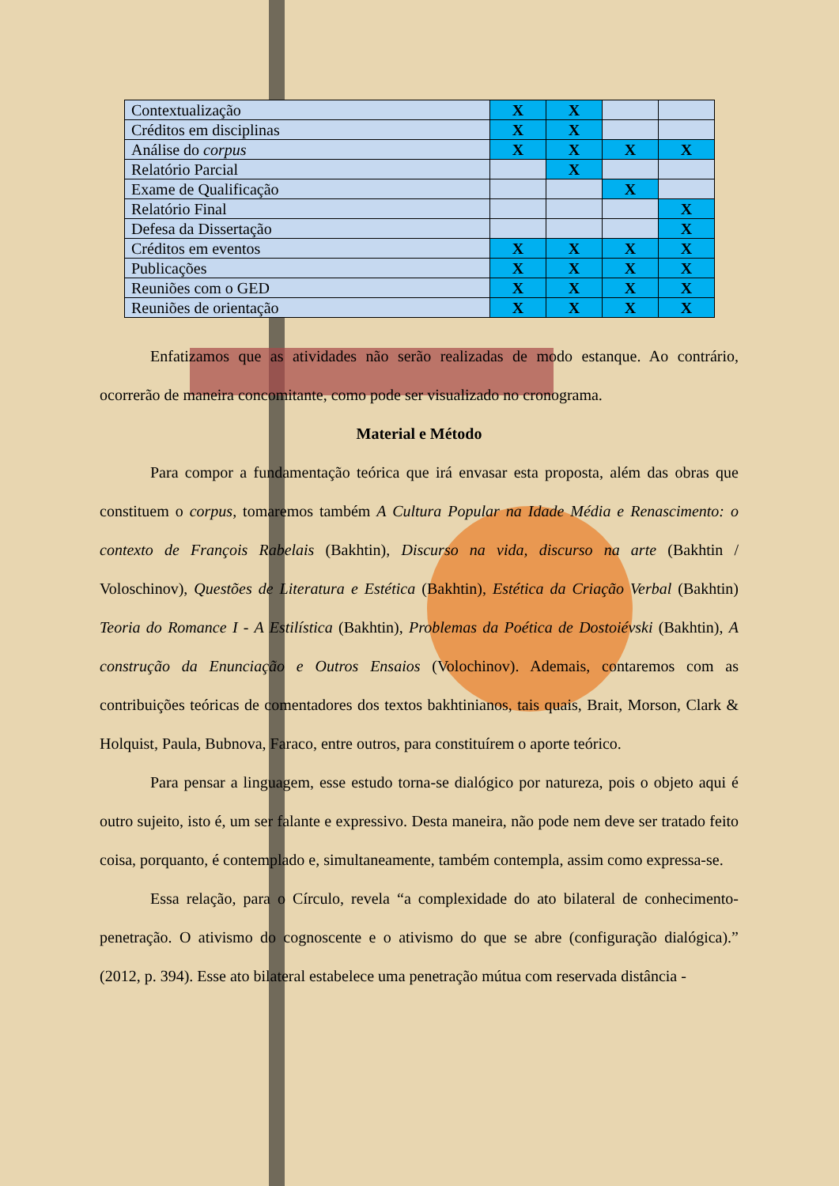| Contextualização | X | X | | |
| Créditos em disciplinas | X | X | | |
| Análise do corpus | X | X | X | X |
| Relatório Parcial | | X | | |
| Exame de Qualificação | | | X | |
| Relatório Final | | | | X |
| Defesa da Dissertação | | | | X |
| Créditos em eventos | X | X | X | X |
| Publicações | X | X | X | X |
| Reuniões com o GED | X | X | X | X |
| Reuniões de orientação | X | X | X | X |
Enfatizamos que as atividades não serão realizadas de modo estanque. Ao contrário, ocorrerão de maneira concomitante, como pode ser visualizado no cronograma.
Material e Método
Para compor a fundamentação teórica que irá envasar esta proposta, além das obras que constituem o corpus, tomaremos também A Cultura Popular na Idade Média e Renascimento: o contexto de François Rabelais (Bakhtin), Discurso na vida, discurso na arte (Bakhtin / Voloschinov), Questões de Literatura e Estética (Bakhtin), Estética da Criação Verbal (Bakhtin) Teoria do Romance I - A Estilística (Bakhtin), Problemas da Poética de Dostoiévski (Bakhtin), A construção da Enunciação e Outros Ensaios (Volochinov). Ademais, contaremos com as contribuições teóricas de comentadores dos textos bakhtinianos, tais quais, Brait, Morson, Clark & Holquist, Paula, Bubnova, Faraco, entre outros, para constituírem o aporte teórico.
Para pensar a linguagem, esse estudo torna-se dialógico por natureza, pois o objeto aqui é outro sujeito, isto é, um ser falante e expressivo. Desta maneira, não pode nem deve ser tratado feito coisa, porquanto, é contemplado e, simultaneamente, também contempla, assim como expressa-se.
Essa relação, para o Círculo, revela “a complexidade do ato bilateral de conhecimento-penetração. O ativismo do cognoscente e o ativismo do que se abre (configuração dialógica).” (2012, p. 394). Esse ato bilateral estabelece uma penetração mútua com reservada distância -